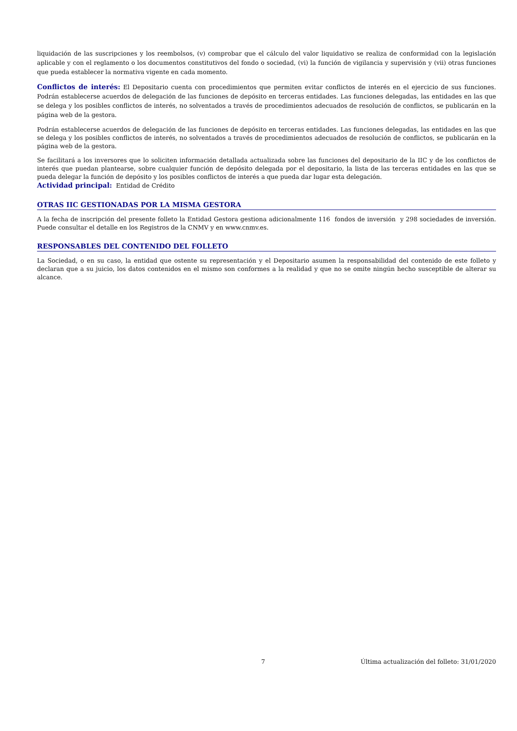liquidación de las suscripciones y los reembolsos, (v) comprobar que el cálculo del valor liquidativo se realiza de conformidad con la legislación aplicable y con el reglamento o los documentos constitutivos del fondo o sociedad, (vi) la función de vigilancia y supervisión y (vii) otras funciones que pueda establecer la normativa vigente en cada momento.
Conflictos de interés: El Depositario cuenta con procedimientos que permiten evitar conflictos de interés en el ejercicio de sus funciones. Podrán establecerse acuerdos de delegación de las funciones de depósito en terceras entidades. Las funciones delegadas, las entidades en las que se delega y los posibles conflictos de interés, no solventados a través de procedimientos adecuados de resolución de conflictos, se publicarán en la página web de la gestora.
Podrán establecerse acuerdos de delegación de las funciones de depósito en terceras entidades. Las funciones delegadas, las entidades en las que se delega y los posibles conflictos de interés, no solventados a través de procedimientos adecuados de resolución de conflictos, se publicarán en la página web de la gestora.
Se facilitará a los inversores que lo soliciten información detallada actualizada sobre las funciones del depositario de la IIC y de los conflictos de interés que puedan plantearse, sobre cualquier función de depósito delegada por el depositario, la lista de las terceras entidades en las que se pueda delegar la función de depósito y los posibles conflictos de interés a que pueda dar lugar esta delegación.
Actividad principal: Entidad de Crédito
OTRAS IIC GESTIONADAS POR LA MISMA GESTORA
A la fecha de inscripción del presente folleto la Entidad Gestora gestiona adicionalmente 116 fondos de inversión y 298 sociedades de inversión. Puede consultar el detalle en los Registros de la CNMV y en www.cnmv.es.
RESPONSABLES DEL CONTENIDO DEL FOLLETO
La Sociedad, o en su caso, la entidad que ostente su representación y el Depositario asumen la responsabilidad del contenido de este folleto y declaran que a su juicio, los datos contenidos en el mismo son conformes a la realidad y que no se omite ningún hecho susceptible de alterar su alcance.
7 Última actualización del folleto: 31/01/2020